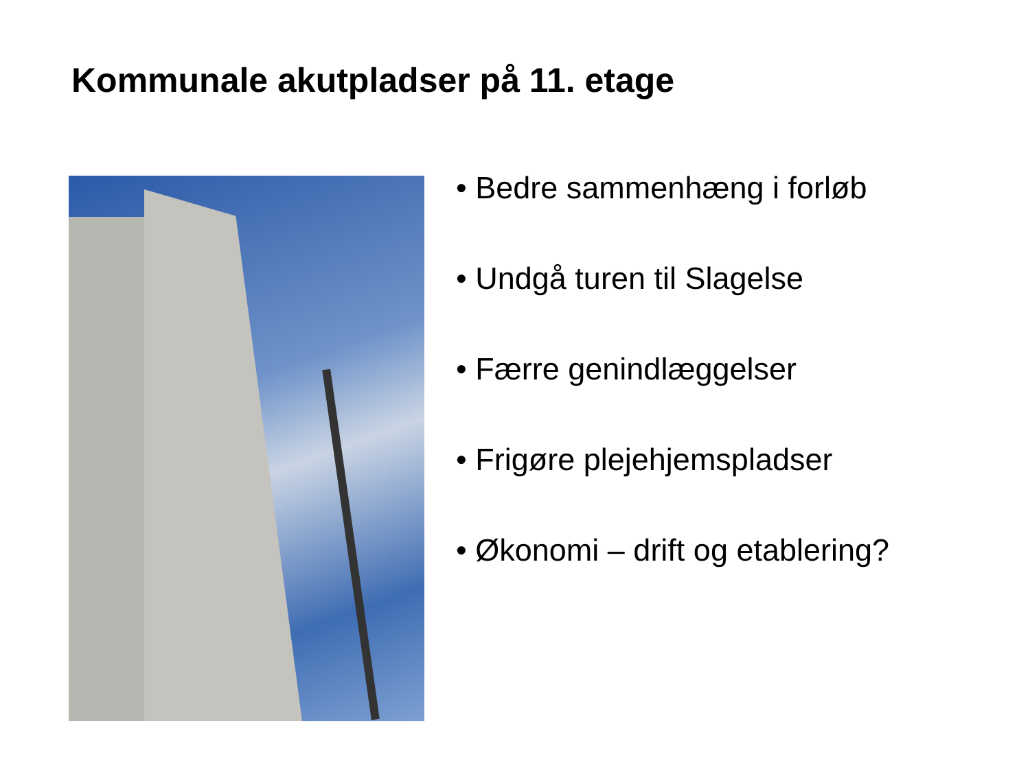Kommunale akutpladser på 11. etage
• Bedre sammenhæng i forløb
• Undgå turen til Slagelse
• Færre genindlæggelser
• Frigøre plejehjemspladser
• Økonomi – drift og etablering?